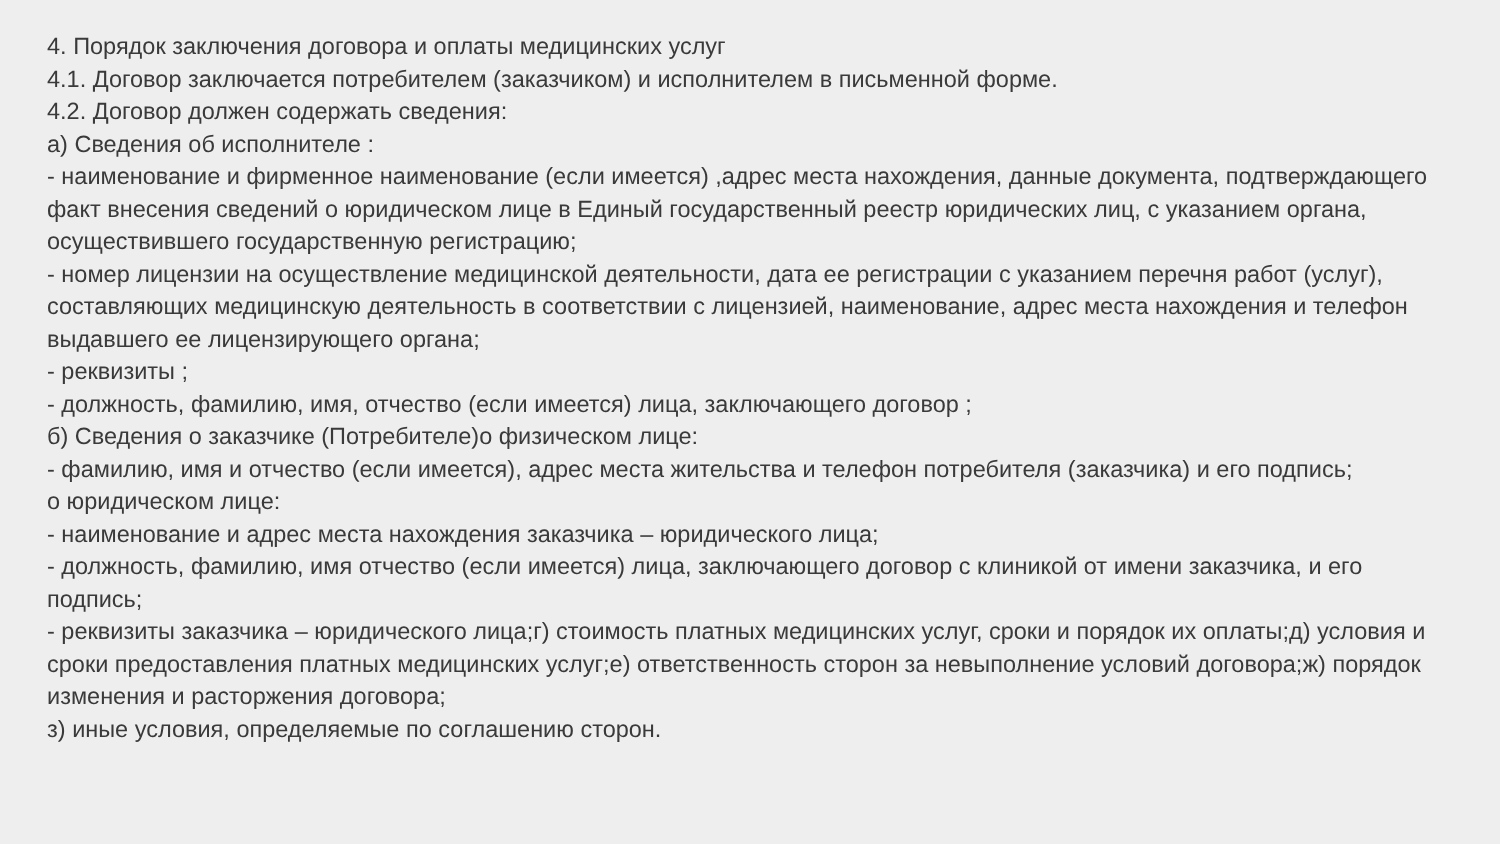4. Порядок заключения договора и оплаты медицинских услуг
4.1. Договор заключается потребителем (заказчиком) и исполнителем в письменной форме.
4.2. Договор должен содержать сведения:
а) Сведения об исполнителе :
- наименование и фирменное наименование (если имеется) ,адрес места нахождения, данные документа, подтверждающего факт внесения сведений о юридическом лице в Единый государственный реестр юридических лиц, с указанием органа, осуществившего государственную регистрацию;
- номер лицензии на осуществление медицинской деятельности, дата ее регистрации с указанием перечня работ (услуг), составляющих медицинскую деятельность в соответствии с лицензией, наименование, адрес места нахождения и телефон выдавшего ее лицензирующего органа;
- реквизиты ;
- должность, фамилию, имя, отчество (если имеется) лица, заключающего договор ;
б) Сведения о заказчике (Потребителе)о физическом лице:
- фамилию, имя и отчество (если имеется), адрес места жительства и телефон потребителя (заказчика) и его подпись;
о юридическом лице:
- наименование и адрес места нахождения заказчика – юридического лица;
- должность, фамилию, имя отчество (если имеется) лица, заключающего договор с клиникой от имени заказчика, и его подпись;
- реквизиты заказчика – юридического лица;г) стоимость платных медицинских услуг, сроки и порядок их оплаты;д) условия и сроки предоставления платных медицинских услуг;е) ответственность сторон за невыполнение условий договора;ж) порядок изменения и расторжения договора;
з) иные условия, определяемые по соглашению сторон.